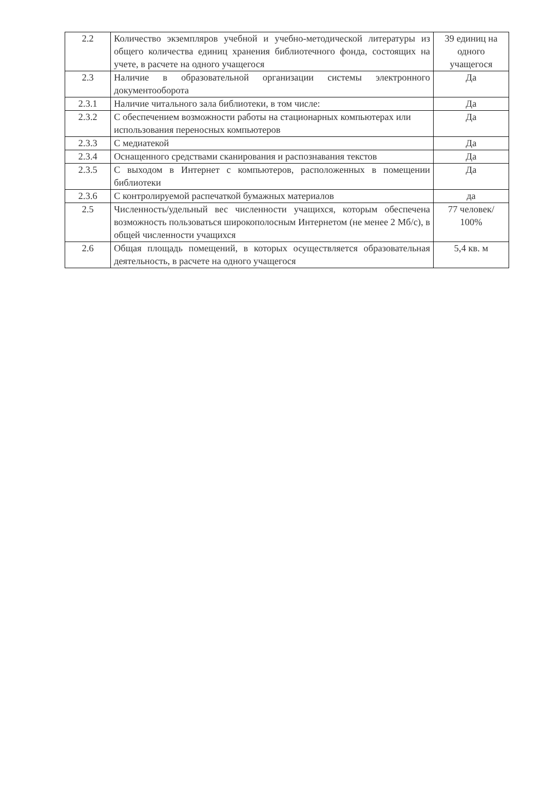| 2.2 | Количество экземпляров учебной и учебно-методической литературы из общего количества единиц хранения библиотечного фонда, состоящих на учете, в расчете на одного учащегося | 39 единиц на одного учащегося |
| 2.3 | Наличие в образовательной организации системы электронного документооборота | Да |
| 2.3.1 | Наличие читального зала библиотеки, в том числе: | Да |
| 2.3.2 | С обеспечением возможности работы на стационарных компьютерах или использования переносных компьютеров | Да |
| 2.3.3 | С медиатекой | Да |
| 2.3.4 | Оснащенного средствами сканирования и распознавания текстов | Да |
| 2.3.5 | С выходом в Интернет с компьютеров, расположенных в помещении библиотеки | Да |
| 2.3.6 | С контролируемой распечаткой бумажных материалов | да |
| 2.5 | Численность/удельный вес численности учащихся, которым обеспечена возможность пользоваться широкополосным Интернетом (не менее 2 Мб/с), в общей численности учащихся | 77 человек/ 100% |
| 2.6 | Общая площадь помещений, в которых осуществляется образовательная деятельность, в расчете на одного учащегося | 5,4 кв. м |